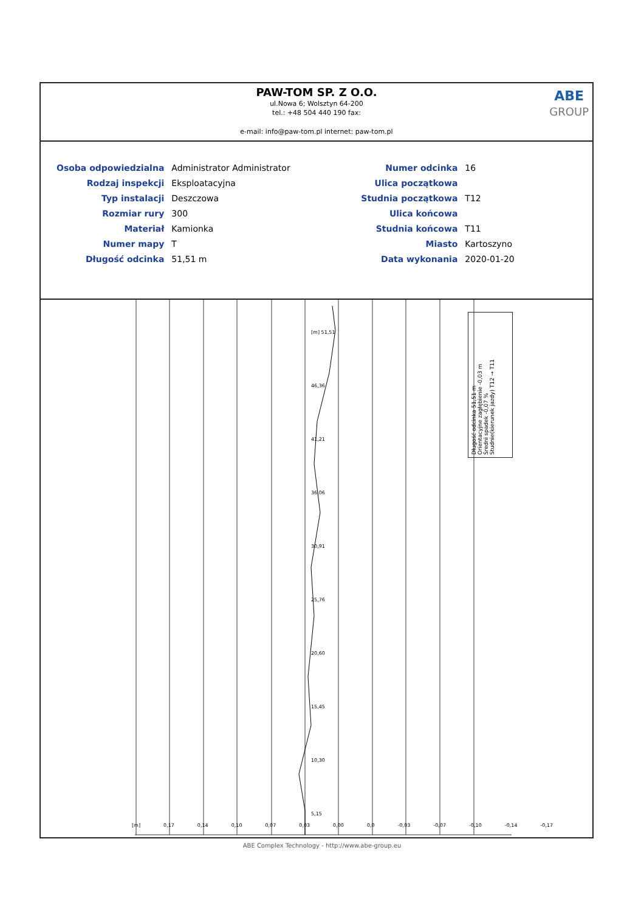PAW-TOM SP. Z O.O.
ul.Nowa 6; Wolsztyn 64-200
tel.: +48 504 440 190 fax:
e-mail: info@paw-tom.pl internet: paw-tom.pl
ABE
GROUP
| Osoba odpowiedzialna | Administrator Administrator | Numer odcinka | 16 |
| Rodzaj inspekcji | Eksploatacyjna | Ulica początkowa | |
| Typ instalacji | Deszczowa | Studnia początkowa | T12 |
| Rozmiar rury | 300 | Ulica końcowa | |
| Materiał | Kamionka | Studnia końcowa | T11 |
| Numer mapy | T | Miasto | Kartoszyno |
| Długość odcinka | 51,51 m | Data wykonania | 2020-01-20 |
Długość odcinka 51,51 m
Orientacyjne zagłębienie -0,03 m
Średni spadek -0,07 %
Studnie(kierunek jazdy) T12 → T11
[m] 0,17 0,14 0,10 0,07 0,03 0,00 0,0 -0,03 -0,07 -0,10 -0,14 -0,17
[m] 51,51
46,36
41,21
36,06
30,91
25,76
20,60
15,45
10,30
5,15
ABE Complex Technology - http://www.abe-group.eu